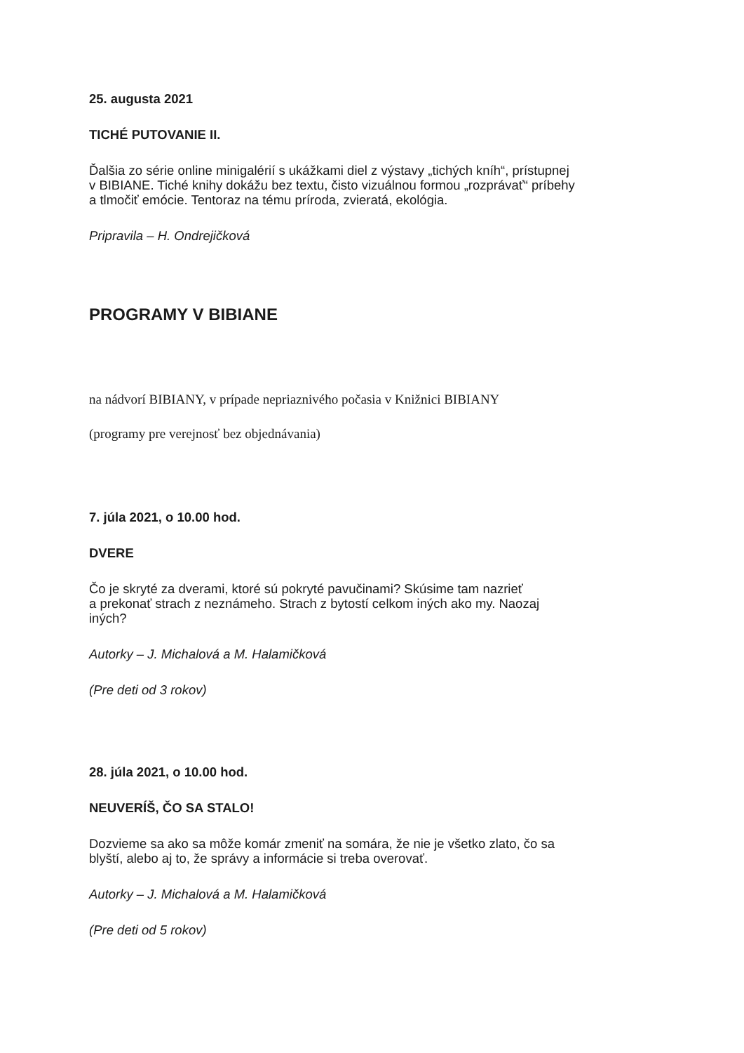25. augusta 2021
TICHÉ PUTOVANIE II.
Ďalšia zo série online minigalérií s ukážkami diel z výstavy „tichých kníh“, prístupnej
v BIBIANE. Tiché knihy dokážu bez textu, čisto vizuálnou formou „rozprávať“ príbehy
a tlmočiť emócie. Tentoraz na tému príroda, zvieratá, ekológia.
Pripravila – H. Ondrejičková
PROGRAMY V BIBIANE
na nádvorí BIBIANY, v prípade nepriaznivého počasia v Knižnici BIBIANY
(programy pre verejnosť bez objednávania)
7. júla 2021, o 10.00 hod.
DVERE
Čo je skryté za dverami, ktoré sú pokryté pavučinami? Skúsime tam nazrieť
a prekonať strach z neznámeho. Strach z bytostí celkom iných ako my. Naozaj
iných?
Autorky – J. Michalová a M. Halamičková
(Pre deti od 3 rokov)
28. júla 2021, o 10.00 hod.
NEUVERÍŠ, ČO SA STALO!
Dozvieme sa ako sa môže komár zmeniť na somára, že nie je všetko zlato, čo sa
blyští, alebo aj to, že správy a informácie si treba overovať.
Autorky – J. Michalová a M. Halamičková
(Pre deti od 5 rokov)